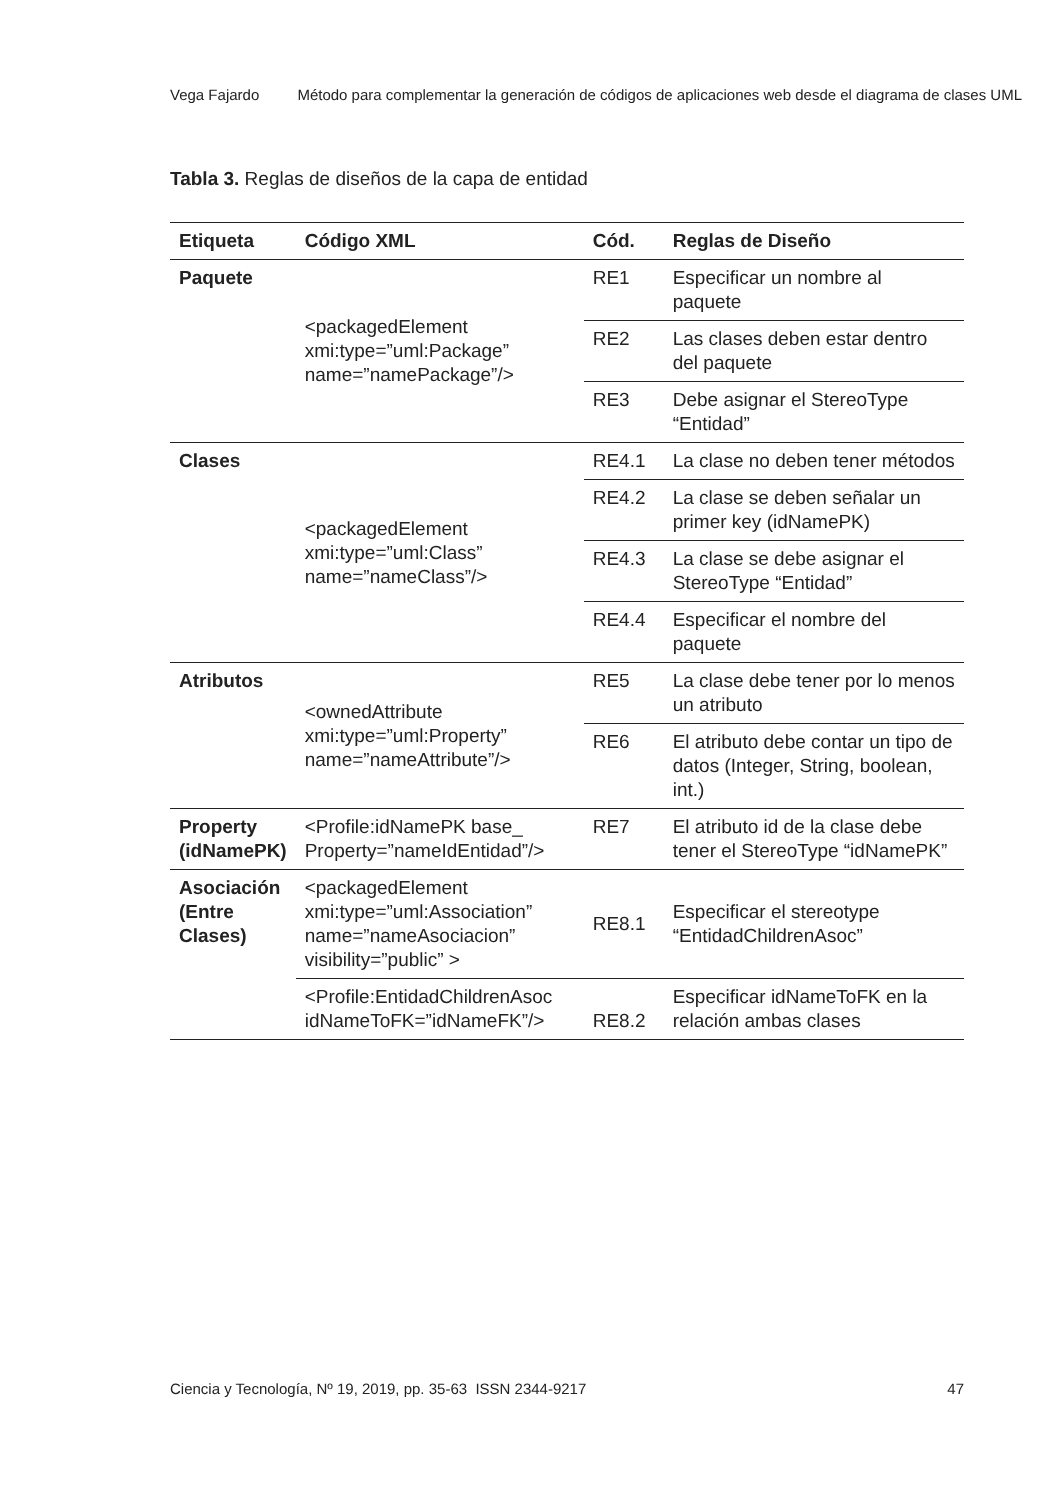Vega Fajardo Método para complementar la generación de códigos de aplicaciones web desde el diagrama de clases UML
Tabla 3. Reglas de diseños de la capa de entidad
| Etiqueta | Código XML | Cód. | Reglas de Diseño |
| --- | --- | --- | --- |
| Paquete | <packagedElement xmi:type=”uml:Package” name=”namePackage”/> | RE1 | Especificar un nombre al paquete |
| | | RE2 | Las clases deben estar dentro del paquete |
| | | RE3 | Debe asignar el StereoType “Entidad” |
| Clases | <packagedElement xmi:type=”uml:Class” name=”nameClass”/> | RE4.1 | La clase no deben tener métodos |
| | | RE4.2 | La clase se deben señalar un primer key (idNamePK) |
| | | RE4.3 | La clase se debe asignar el StereoType “Entidad” |
| | | RE4.4 | Especificar el nombre del paquete |
| Atributos | <ownedAttribute xmi:type=”uml:Property” name=”nameAttribute”/> | RE5 | La clase debe tener por lo menos un atributo |
| | | RE6 | El atributo debe contar un tipo de datos (Integer, String, boolean, int.) |
| Property (idNamePK) | <Profile:idNamePK base_ Property=”nameIdEntidad”/> | RE7 | El atributo id de la clase debe tener el StereoType “idNamePK” |
| Asociación (Entre Clases) | <packagedElement xmi:type=”uml:Association” name=”nameAsociacion” visibility=”public” > | RE8.1 | Especificar el stereotype “EntidadChildrenAsoc” |
| | <Profile:EntidadChildrenAsoc idNameToFK=”idNameFK”/> | RE8.2 | Especificar idNameToFK en la relación ambas clases |
Ciencia y Tecnología, Nº 19, 2019, pp. 35-63 ISSN 2344-9217 47